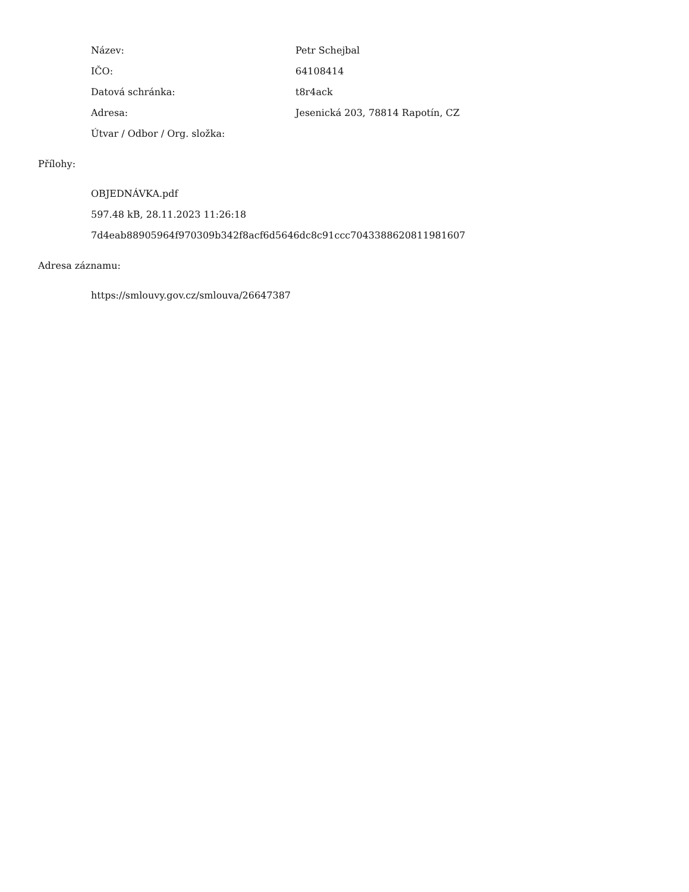Název: Petr Schejbal
IČO: 64108414
Datová schránka: t8r4ack
Adresa: Jesenická 203, 78814 Rapotín, CZ
Útvar / Odbor / Org. složka:
Přílohy:
OBJEDNÁVKA.pdf
597.48 kB, 28.11.2023 11:26:18
7d4eab88905964f970309b342f8acf6d5646dc8c91ccc7043388620811981607
Adresa záznamu:
https://smlouvy.gov.cz/smlouva/26647387